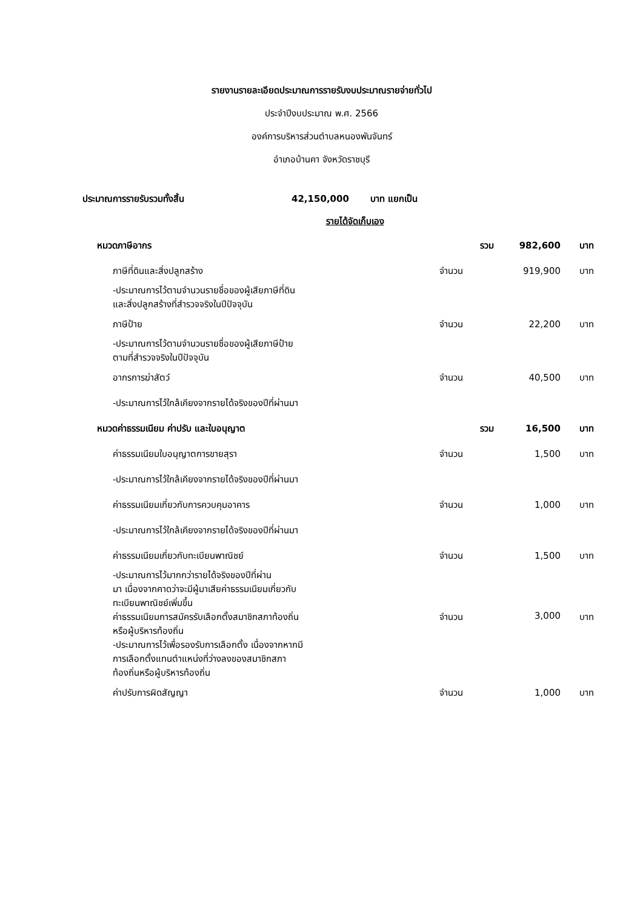รายงานรายละเอียดประมาณการรายรับงบประมาณรายจ่ายทั่วไป
ประจำปีงบประมาณ พ.ศ. 2566
องค์การบริหารส่วนตำบลหนองพันจันทร์
อำเภอบ้านคา จังหวัดราชบุรี
ประมาณการรายรับรวมทั้งสิ้น 42,150,000 บาท แยกเป็น
รายได้จัดเก็บเอง
| หมวดภาษีอากร | รวม | 982,600 | บาท |
| ภาษีที่ดินและสิ่งปลูกสร้าง | จำนวน | 919,900 | บาท |
| -ประมาณการไว้ตามจำนวนรายชื่อของผู้เสียภาษีที่ดิน และสิ่งปลูกสร้างที่สำรวจจริงในปีปัจจุบัน | | | |
| ภาษีป้าย | จำนวน | 22,200 | บาท |
| -ประมาณการไว้ตามจำนวนรายชื่อของผู้เสียภาษีป้าย ตามที่สำรวจจริงในปีปัจจุบัน | | | |
| อากรการฆ่าสัตว์ | จำนวน | 40,500 | บาท |
| -ประมาณการไว้ใกล้เคียงจากรายได้จริงของปีที่ผ่านมา | | | |
| หมวดค่าธรรมเนียม ค่าปรับ และใบอนุญาต | รวม | 16,500 | บาท |
| ค่าธรรมเนียมใบอนุญาตการขายสุรา | จำนวน | 1,500 | บาท |
| -ประมาณการไว้ใกล้เคียงจากรายได้จริงของปีที่ผ่านมา | | | |
| ค่าธรรมเนียมเกี่ยวกับการควบคุมอาคาร | จำนวน | 1,000 | บาท |
| -ประมาณการไว้ใกล้เคียงจากรายได้จริงของปีที่ผ่านมา | | | |
| ค่าธรรมเนียมเกี่ยวกับทะเบียนพาณิชย์ | จำนวน | 1,500 | บาท |
| -ประมาณการไว้มากกว่ารายได้จริงของปีที่ผ่าน มา เนื่องจากคาดว่าจะมีผู้มาเสียค่าธรรมเนียมเกี่ยวกับ ทะเบียนพาณิชย์เพิ่มขึ้น | | | |
| ค่าธรรมเนียมการสมัครรับเลือกตั้งสมาชิกสภาท้องถิ่น หรือผู้บริหารท้องถิ่น | จำนวน | 3,000 | บาท |
| -ประมาณการไว้เพื่อรองรับการเลือกตั้ง เนื่องจากหากมี การเลือกตั้งแทนตำแหน่งที่ว่างลงของสมาชิกสภา ท้องถิ่นหรือผู้บริหารท้องถิ่น | | | |
| ค่าปรับการผิดสัญญา | จำนวน | 1,000 | บาท |